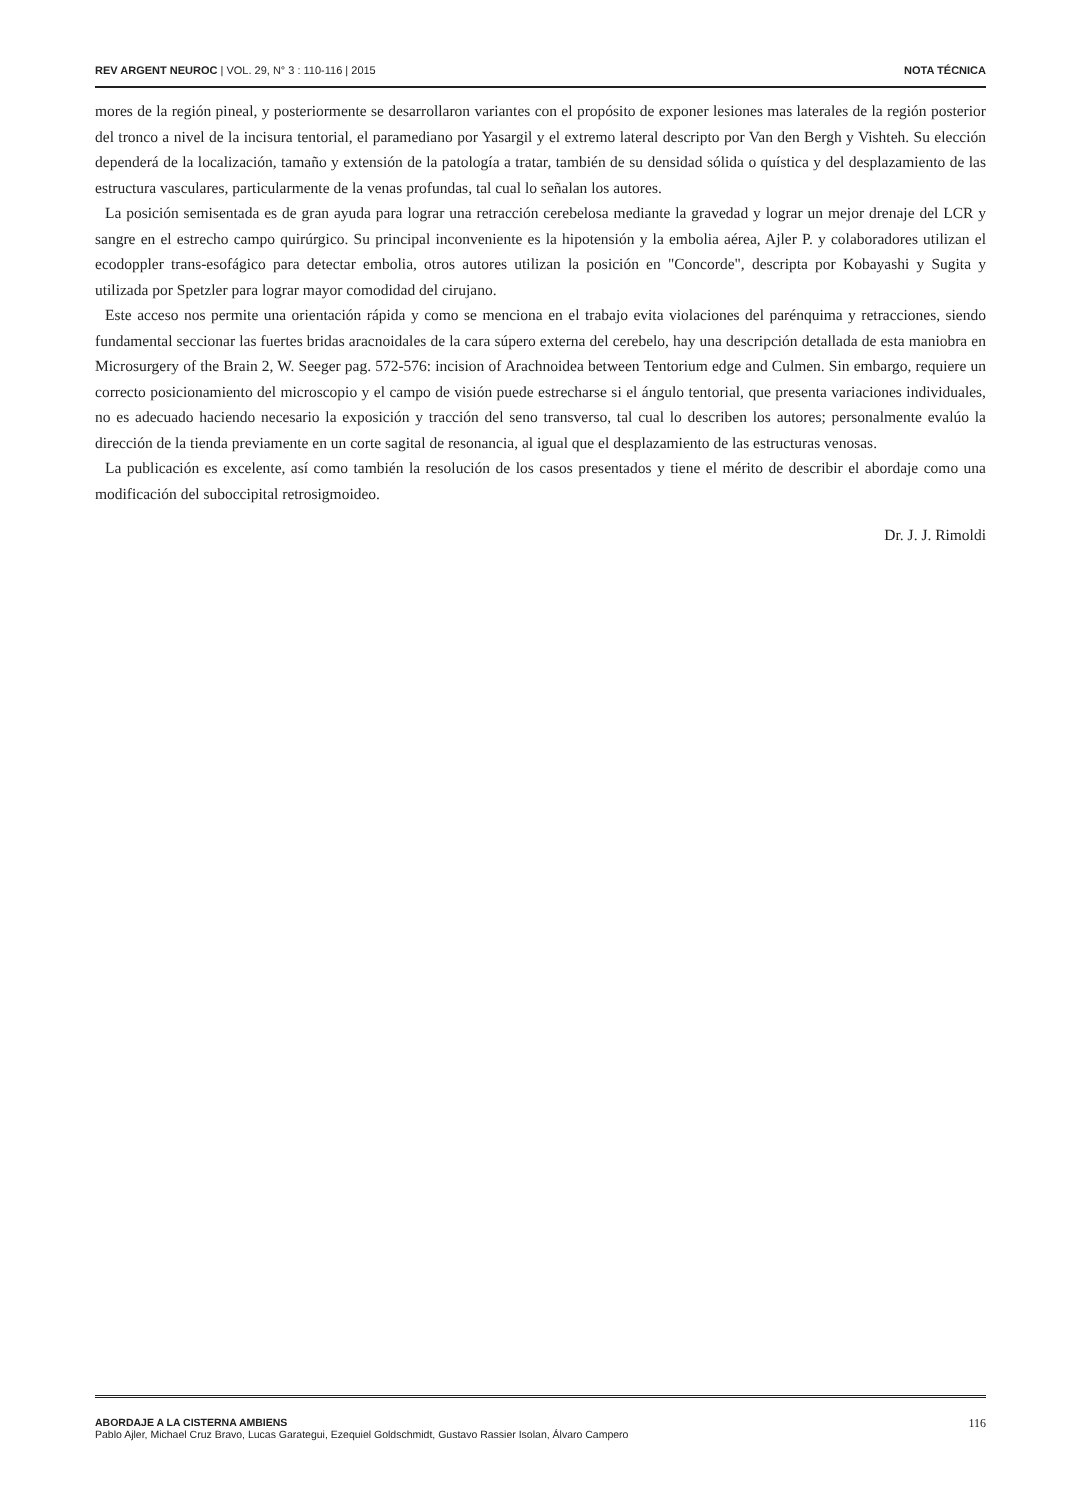REV ARGENT NEUROC | VOL. 29, N° 3 : 110-116 | 2015
NOTA TÉCNICA
mores de la región pineal, y posteriormente se desarrollaron variantes con el propósito de exponer lesiones mas laterales de la región posterior del tronco a nivel de la incisura tentorial, el paramediano por Yasargil y el extremo lateral descripto por Van den Bergh y Vishteh. Su elección dependerá de la localización, tamaño y extensión de la patología a tratar, también de su densidad sólida o quística y del desplazamiento de las estructura vasculares, particularmente de la venas profundas, tal cual lo señalan los autores.
La posición semisentada es de gran ayuda para lograr una retracción cerebelosa mediante la gravedad y lograr un mejor drenaje del LCR y sangre en el estrecho campo quirúrgico. Su principal inconveniente es la hipotensión y la embolia aérea, Ajler P. y colaboradores utilizan el ecodoppler trans-esofágico para detectar embolia, otros autores utilizan la posición en "Concorde", descripta por Kobayashi y Sugita y utilizada por Spetzler para lograr mayor comodidad del cirujano.
Este acceso nos permite una orientación rápida y como se menciona en el trabajo evita violaciones del parénquima y retracciones, siendo fundamental seccionar las fuertes bridas aracnoidales de la cara súpero externa del cerebelo, hay una descripción detallada de esta maniobra en Microsurgery of the Brain 2, W. Seeger pag. 572-576: incision of Arachnoidea between Tentorium edge and Culmen. Sin embargo, requiere un correcto posicionamiento del microscopio y el campo de visión puede estrecharse si el ángulo tentorial, que presenta variaciones individuales, no es adecuado haciendo necesario la exposición y tracción del seno transverso, tal cual lo describen los autores; personalmente evalúo la dirección de la tienda previamente en un corte sagital de resonancia, al igual que el desplazamiento de las estructuras venosas.
La publicación es excelente, así como también la resolución de los casos presentados y tiene el mérito de describir el abordaje como una modificación del suboccipital retrosigmoideo.
Dr. J. J. Rimoldi
ABORDAJE A LA CISTERNA AMBIENS
Pablo Ajler, Michael Cruz Bravo, Lucas Garategui, Ezequiel Goldschmidt, Gustavo Rassier Isolan, Álvaro Campero
116